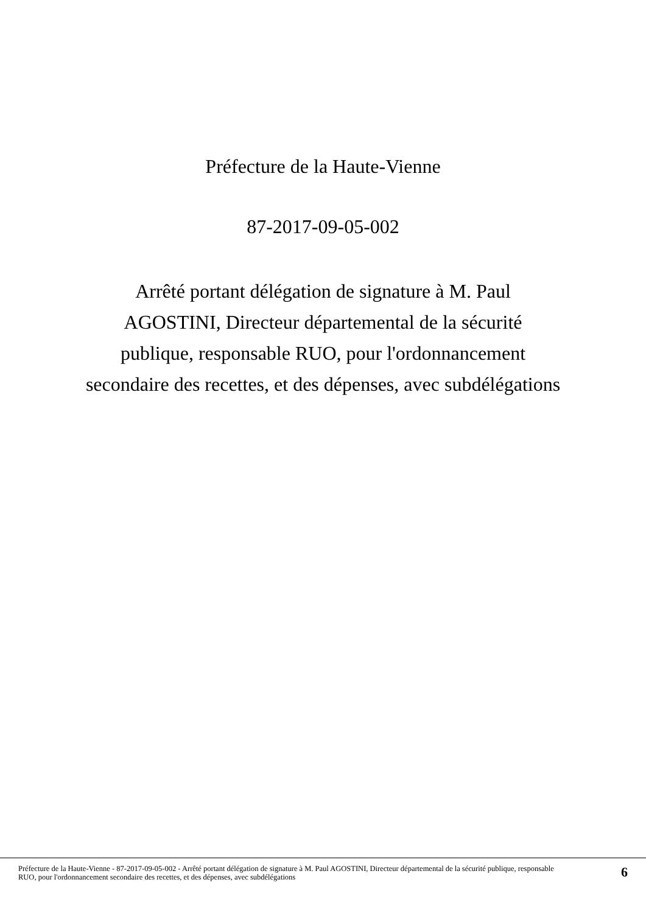Préfecture de la Haute-Vienne
87-2017-09-05-002
Arrêté portant délégation de signature à M. Paul AGOSTINI, Directeur départemental de la sécurité publique, responsable RUO, pour l'ordonnancement secondaire des recettes, et des dépenses, avec subdélégations
Préfecture de la Haute-Vienne - 87-2017-09-05-002 - Arrêté portant délégation de signature à M. Paul AGOSTINI, Directeur départemental de la sécurité publique, responsable RUO, pour l'ordonnancement secondaire des recettes, et des dépenses, avec subdélégations
6